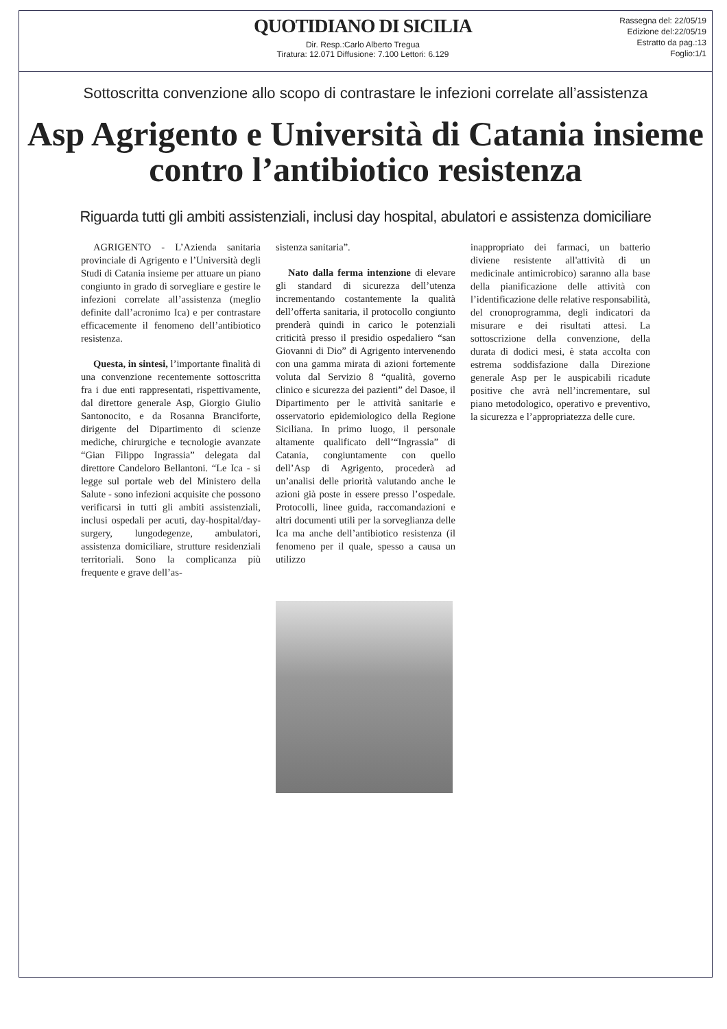QUOTIDIANO DI SICILIA
Dir. Resp.:Carlo Alberto Tregua
Tiratura: 12.071 Diffusione: 7.100 Lettori: 6.129
Rassegna del: 22/05/19
Edizione del:22/05/19
Estratto da pag.:13
Foglio:1/1
Sottoscritta convenzione allo scopo di contrastare le infezioni correlate all’assistenza
Asp Agrigento e Università di Catania insieme contro l’antibiotico resistenza
Riguarda tutti gli ambiti assistenziali, inclusi day hospital, abulatori e assistenza domiciliare
AGRIGENTO - L’Azienda sanitaria provinciale di Agrigento e l’Università degli Studi di Catania insieme per attuare un piano congiunto in grado di sorvegliare e gestire le infezioni correlate all’assistenza (meglio definite dall’acronimo Ica) e per contrastare efficacemente il fenomeno dell’antibiotico resistenza.
Questa, in sintesi, l’importante finalità di una convenzione recentemente sottoscritta fra i due enti rappresentati, rispettivamente, dal direttore generale Asp, Giorgio Giulio Santonocito, e da Rosanna Branciforte, dirigente del Dipartimento di scienze mediche, chirurgiche e tecnologie avanzate “Gian Filippo Ingrassia” delegata dal direttore Candeloro Bellantoni. “Le Ica - si legge sul portale web del Ministero della Salute - sono infezioni acquisite che possono verificarsi in tutti gli ambiti assistenziali, inclusi ospedali per acuti, day-hospital/day-surgery, lungodegenze, ambulatori, assistenza domiciliare, strutture residenziali territoriali. Sono la complicanza più frequente e grave dell’as-
sistenza sanitaria”.
Nato dalla ferma intenzione di elevare gli standard di sicurezza dell’utenza incrementando costantemente la qualità dell’offerta sanitaria, il protocollo congiunto prenderà quindi in carico le potenziali criticità presso il presidio ospedaliero “san Giovanni di Dio” di Agrigento intervenendo con una gamma mirata di azioni fortemente voluta dal Servizio 8 “qualità, governo clinico e sicurezza dei pazienti” del Dasoe, il Dipartimento per le attività sanitarie e osservatorio epidemiologico della Regione Siciliana. In primo luogo, il personale altamente qualificato dell’“Ingrassia” di Catania, congiuntamente con quello dell’Asp di Agrigento, procederà ad un’analisi delle priorità valutando anche le azioni già poste in essere presso l’ospedale. Protocolli, linee guida, raccomandazioni e altri documenti utili per la sorveglianza delle Ica ma anche dell’antibiotico resistenza (il fenomeno per il quale, spesso a causa un utilizzo
inappropriato dei farmaci, un batterio diviene resistente all'attività di un medicinale antimicrobico) saranno alla base della pianificazione delle attività con l’identificazione delle relative responsabilità, del cronoprogramma, degli indicatori da misurare e dei risultati attesi. La sottoscrizione della convenzione, della durata di dodici mesi, è stata accolta con estrema soddisfazione dalla Direzione generale Asp per le auspicabili ricadute positive che avrà nell’incrementare, sul piano metodologico, operativo e preventivo, la sicurezza e l’appropriatezza delle cure.